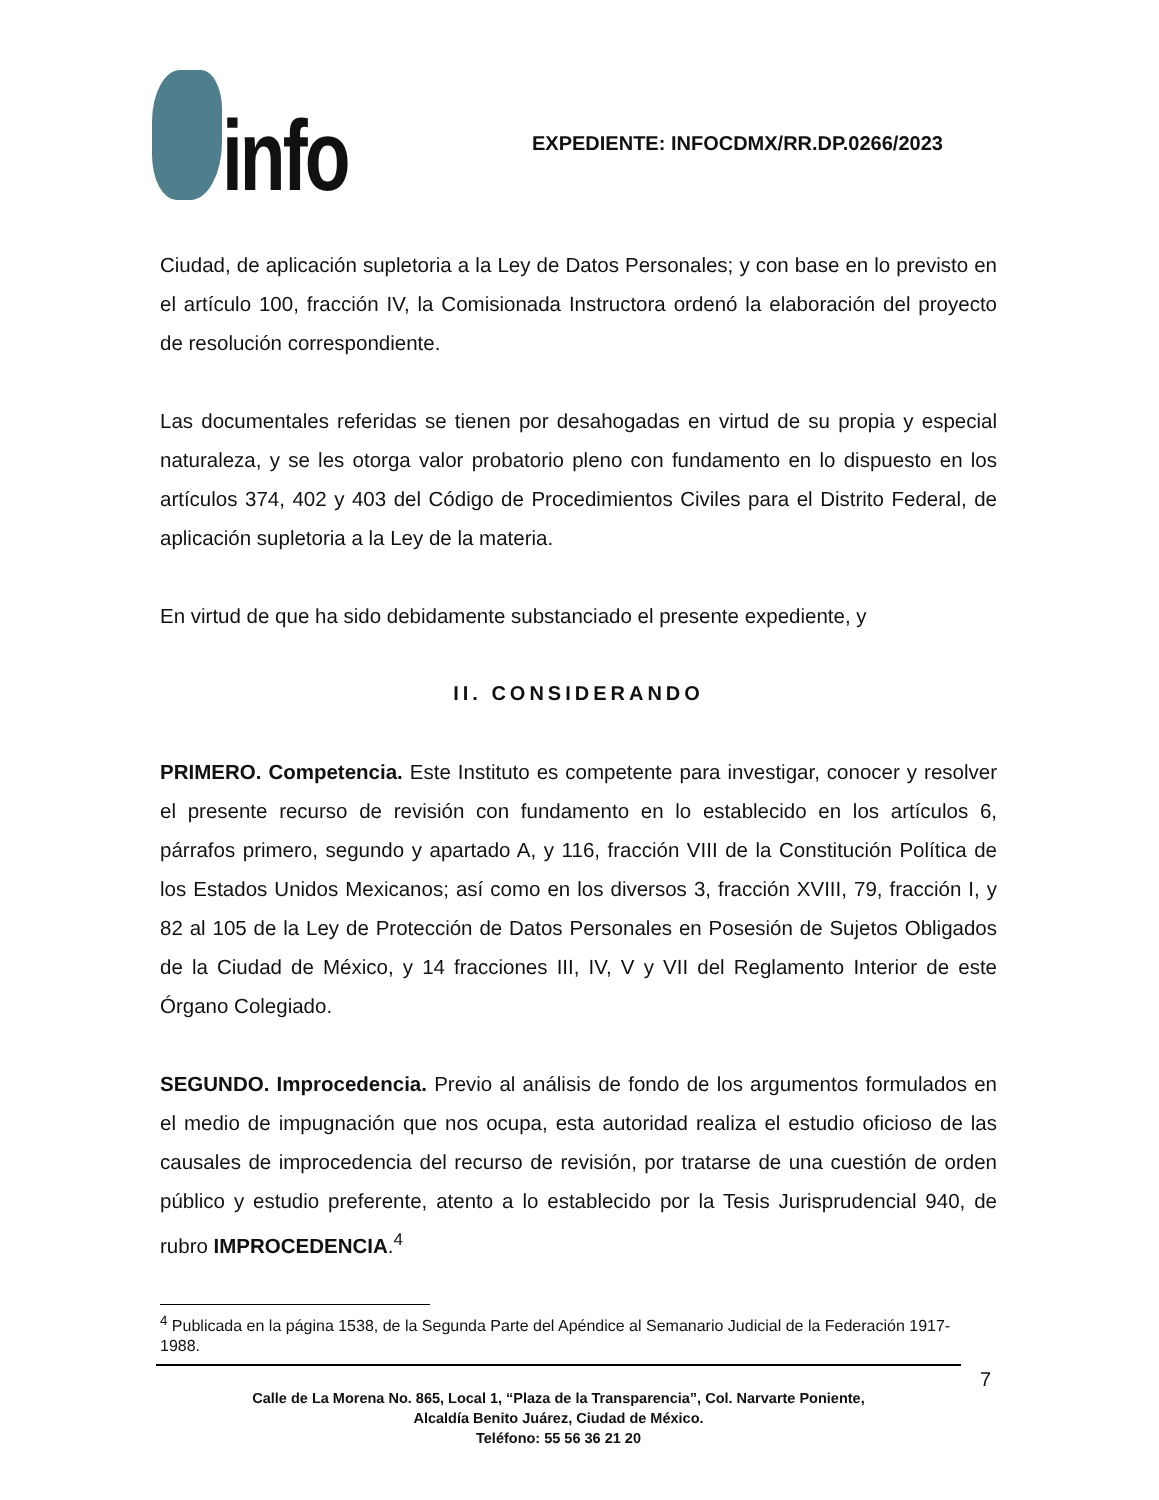info
EXPEDIENTE: INFOCDMX/RR.DP.0266/2023
Ciudad, de aplicación supletoria a la Ley de Datos Personales; y con base en lo previsto en el artículo 100, fracción IV, la Comisionada Instructora ordenó la elaboración del proyecto de resolución correspondiente.
Las documentales referidas se tienen por desahogadas en virtud de su propia y especial naturaleza, y se les otorga valor probatorio pleno con fundamento en lo dispuesto en los artículos 374, 402 y 403 del Código de Procedimientos Civiles para el Distrito Federal, de aplicación supletoria a la Ley de la materia.
En virtud de que ha sido debidamente substanciado el presente expediente, y
II. CONSIDERANDO
PRIMERO. Competencia. Este Instituto es competente para investigar, conocer y resolver el presente recurso de revisión con fundamento en lo establecido en los artículos 6, párrafos primero, segundo y apartado A, y 116, fracción VIII de la Constitución Política de los Estados Unidos Mexicanos; así como en los diversos 3, fracción XVIII, 79, fracción I, y 82 al 105 de la Ley de Protección de Datos Personales en Posesión de Sujetos Obligados de la Ciudad de México, y 14 fracciones III, IV, V y VII del Reglamento Interior de este Órgano Colegiado.
SEGUNDO. Improcedencia. Previo al análisis de fondo de los argumentos formulados en el medio de impugnación que nos ocupa, esta autoridad realiza el estudio oficioso de las causales de improcedencia del recurso de revisión, por tratarse de una cuestión de orden público y estudio preferente, atento a lo establecido por la Tesis Jurisprudencial 940, de rubro IMPROCEDENCIA.<sup>4</sup>
<sup>4</sup> Publicada en la página 1538, de la Segunda Parte del Apéndice al Semanario Judicial de la Federación 1917-1988.
7
Calle de La Morena No. 865, Local 1, “Plaza de la Transparencia”, Col. Narvarte Poniente,
Alcaldía Benito Juárez, Ciudad de México.
Teléfono: 55 56 36 21 20